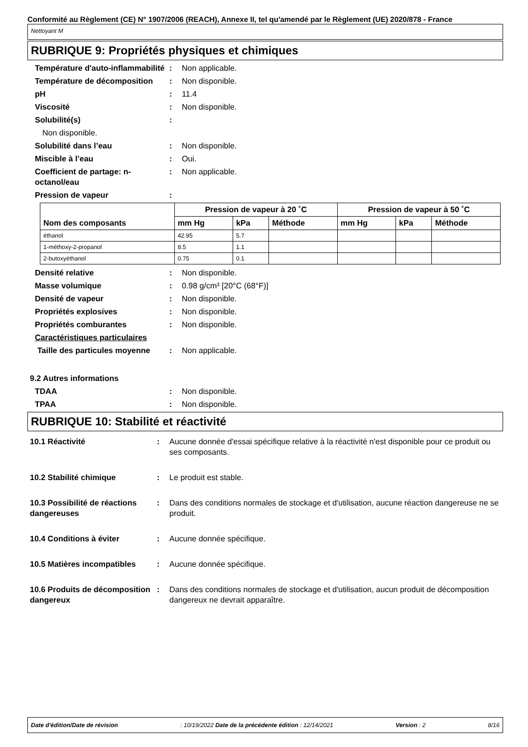Conformité au Règlement (CE) N° 1907/2006 (REACH), Annexe II, tel qu'amendé par le Règlement (UE) 2020/878 - France
Nettoyant M
RUBRIQUE 9: Propriétés physiques et chimiques
Température d'auto-inflammabilité
: Non applicable.
Température de décomposition : Non disponible.
pH : 11.4
Viscosité : Non disponible.
Solubilité(s) :
Non disponible.
Solubilité dans l’eau : Non disponible.
Miscible à l’eau : Oui.
Coefficient de partage: n-octanol/eau
: Non applicable.
Pression de vapeur :
| Nom des composants | Pression de vapeur à 20 ˚C | | | Pression de vapeur à 50 ˚C | | |
| --- | --- | --- | --- | --- | --- | --- |
| | mm Hg | kPa | Méthode | mm Hg | kPa | Méthode |
| éthanol | 42.95 | 5.7 | | | | |
| 1-méthoxy-2-propanol | 8.5 | 1.1 | | | | |
| 2-butoxyéthanol | 0.75 | 0.1 | | | | |
Densité relative : Non disponible.
Masse volumique : 0.98 g/cm³ [20°C (68°F)]
Densité de vapeur : Non disponible.
Propriétés explosives : Non disponible.
Propriétés comburantes : Non disponible.
Caractéristiques particulaires
Taille des particules moyenne
: Non applicable.
9.2 Autres informations
TDAA : Non disponible.
TPAA : Non disponible.
RUBRIQUE 10: Stabilité et réactivité
10.1 Réactivité : Aucune donnée d'essai spécifique relative à la réactivité n'est disponible pour ce produit ou ses composants.
10.2 Stabilité chimique : Le produit est stable.
10.3 Possibilité de réactions dangereuses
: Dans des conditions normales de stockage et d'utilisation, aucune réaction dangereuse ne se produit.
10.4 Conditions à éviter : Aucune donnée spécifique.
10.5 Matières incompatibles
: Aucune donnée spécifique.
10.6 Produits de décomposition dangereux
: Dans des conditions normales de stockage et d'utilisation, aucun produit de décomposition dangereux ne devrait apparaître.
Date d'édition/Date de révision: 10/19/2022 Date de la précédente édition : 12/14/2021 Version : 2 8/16